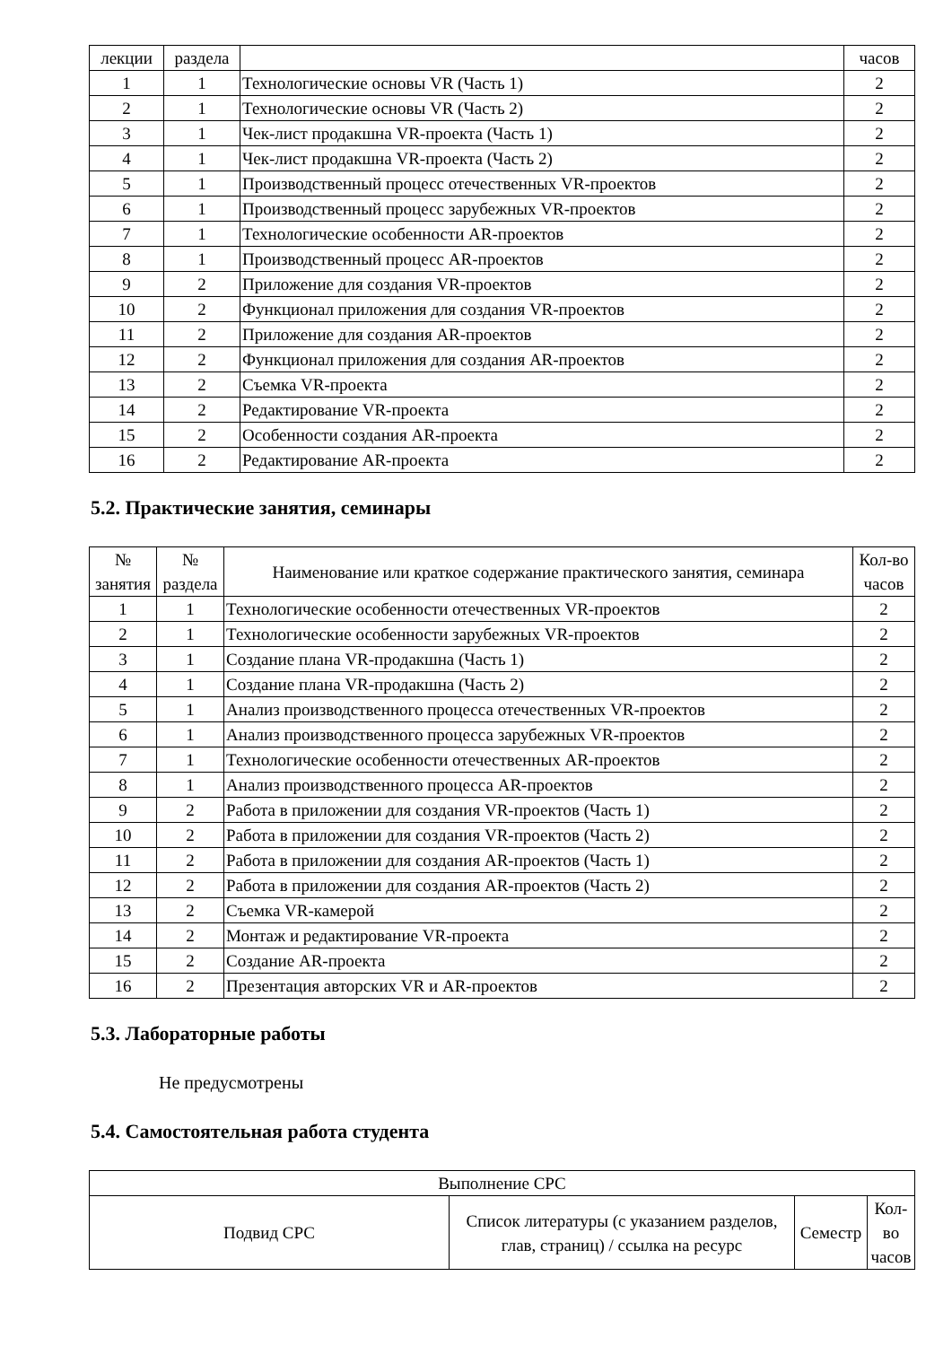| лекции | раздела | | часов |
| --- | --- | --- | --- |
| 1 | 1 | Технологические основы VR (Часть 1) | 2 |
| 2 | 1 | Технологические основы VR (Часть 2) | 2 |
| 3 | 1 | Чек-лист продакшна VR-проекта (Часть 1) | 2 |
| 4 | 1 | Чек-лист продакшна VR-проекта (Часть 2) | 2 |
| 5 | 1 | Производственный процесс отечественных VR-проектов | 2 |
| 6 | 1 | Производственный процесс зарубежных VR-проектов | 2 |
| 7 | 1 | Технологические особенности AR-проектов | 2 |
| 8 | 1 | Производственный процесс AR-проектов | 2 |
| 9 | 2 | Приложение для создания VR-проектов | 2 |
| 10 | 2 | Функционал приложения для создания VR-проектов | 2 |
| 11 | 2 | Приложение для создания AR-проектов | 2 |
| 12 | 2 | Функционал приложения для создания AR-проектов | 2 |
| 13 | 2 | Съемка VR-проекта | 2 |
| 14 | 2 | Редактирование VR-проекта | 2 |
| 15 | 2 | Особенности создания AR-проекта | 2 |
| 16 | 2 | Редактирование AR-проекта | 2 |
5.2. Практические занятия, семинары
| № занятия | № раздела | Наименование или краткое содержание практического занятия, семинара | Кол-во часов |
| --- | --- | --- | --- |
| 1 | 1 | Технологические особенности отечественных VR-проектов | 2 |
| 2 | 1 | Технологические особенности зарубежных VR-проектов | 2 |
| 3 | 1 | Создание плана VR-продакшна (Часть 1) | 2 |
| 4 | 1 | Создание плана VR-продакшна (Часть 2) | 2 |
| 5 | 1 | Анализ производственного процесса отечественных VR-проектов | 2 |
| 6 | 1 | Анализ производственного процесса зарубежных VR-проектов | 2 |
| 7 | 1 | Технологические особенности отечественных AR-проектов | 2 |
| 8 | 1 | Анализ производственного процесса AR-проектов | 2 |
| 9 | 2 | Работа в приложении для создания VR-проектов (Часть 1) | 2 |
| 10 | 2 | Работа в приложении для создания VR-проектов (Часть 2) | 2 |
| 11 | 2 | Работа в приложении для создания AR-проектов (Часть 1) | 2 |
| 12 | 2 | Работа в приложении для создания AR-проектов (Часть 2) | 2 |
| 13 | 2 | Съемка VR-камерой | 2 |
| 14 | 2 | Монтаж и редактирование VR-проекта | 2 |
| 15 | 2 | Создание AR-проекта | 2 |
| 16 | 2 | Презентация авторских VR и AR-проектов | 2 |
5.3. Лабораторные работы
Не предусмотрены
5.4. Самостоятельная работа студента
| Выполнение СРС | | | |
| Подвид СРС | Список литературы (с указанием разделов, глав, страниц) / ссылка на ресурс | Семестр | Кол-во часов |